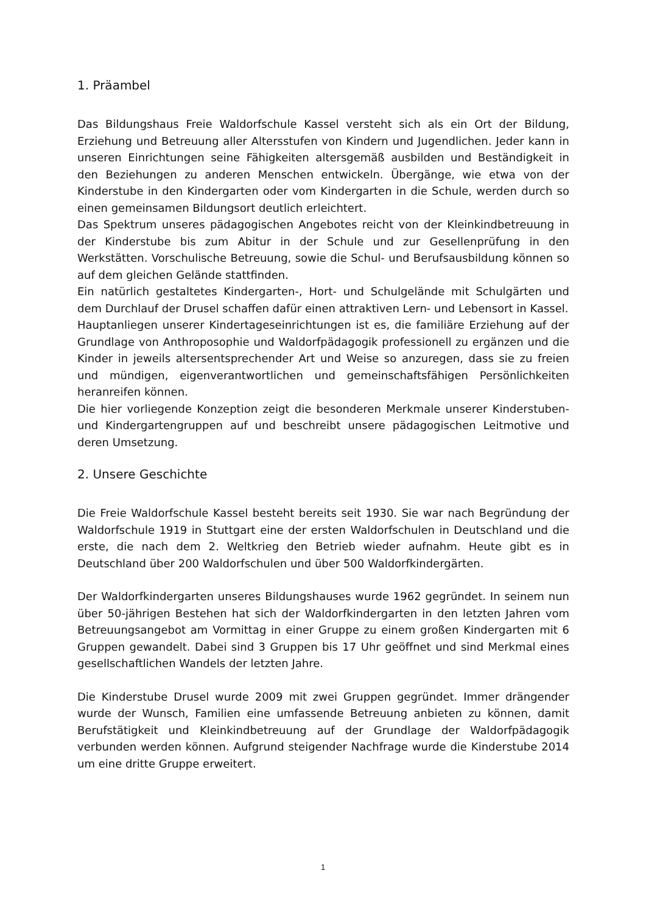1. Präambel
Das Bildungshaus Freie Waldorfschule Kassel versteht sich als ein Ort der Bildung, Erziehung und Betreuung aller Altersstufen von Kindern und Jugendlichen. Jeder kann in unseren Einrichtungen seine Fähigkeiten altersgemäß ausbilden und Beständigkeit in den Beziehungen zu anderen Menschen entwickeln. Übergänge, wie etwa von der Kinderstube in den Kindergarten oder vom Kindergarten in die Schule, werden durch so einen gemeinsamen Bildungsort deutlich erleichtert.
Das Spektrum unseres pädagogischen Angebotes reicht von der Kleinkindbetreuung in der Kinderstube bis zum Abitur in der Schule und zur Gesellenprüfung in den Werkstätten. Vorschulische Betreuung, sowie die Schul- und Berufsausbildung können so auf dem gleichen Gelände stattfinden.
Ein natürlich gestaltetes Kindergarten-, Hort- und Schulgelände mit Schulgärten und dem Durchlauf der Drusel schaffen dafür einen attraktiven Lern- und Lebensort in Kassel.
Hauptanliegen unserer Kindertageseinrichtungen ist es, die familiäre Erziehung auf der Grundlage von Anthroposophie und Waldorfpädagogik professionell zu ergänzen und die Kinder in jeweils altersentsprechender Art und Weise so anzuregen, dass sie zu freien und mündigen, eigenverantwortlichen und gemeinschaftsfähigen Persönlichkeiten heranreifen können.
Die hier vorliegende Konzeption zeigt die besonderen Merkmale unserer Kinderstuben- und Kindergartengruppen auf und beschreibt unsere pädagogischen Leitmotive und deren Umsetzung.
2. Unsere Geschichte
Die Freie Waldorfschule Kassel besteht bereits seit 1930. Sie war nach Begründung der Waldorfschule 1919 in Stuttgart eine der ersten Waldorfschulen in Deutschland und die erste, die nach dem 2. Weltkrieg den Betrieb wieder aufnahm. Heute gibt es in Deutschland über 200 Waldorfschulen und über 500 Waldorfkindergärten.
Der Waldorfkindergarten unseres Bildungshauses wurde 1962 gegründet. In seinem nun über 50-jährigen Bestehen hat sich der Waldorfkindergarten in den letzten Jahren vom Betreuungsangebot am Vormittag in einer Gruppe zu einem großen Kindergarten mit 6 Gruppen gewandelt. Dabei sind 3 Gruppen bis 17 Uhr geöffnet und sind Merkmal eines gesellschaftlichen Wandels der letzten Jahre.
Die Kinderstube Drusel wurde 2009 mit zwei Gruppen gegründet. Immer drängender wurde der Wunsch, Familien eine umfassende Betreuung anbieten zu können, damit Berufstätigkeit und Kleinkindbetreuung auf der Grundlage der Waldorfpädagogik verbunden werden können. Aufgrund steigender Nachfrage wurde die Kinderstube 2014 um eine dritte Gruppe erweitert.
1